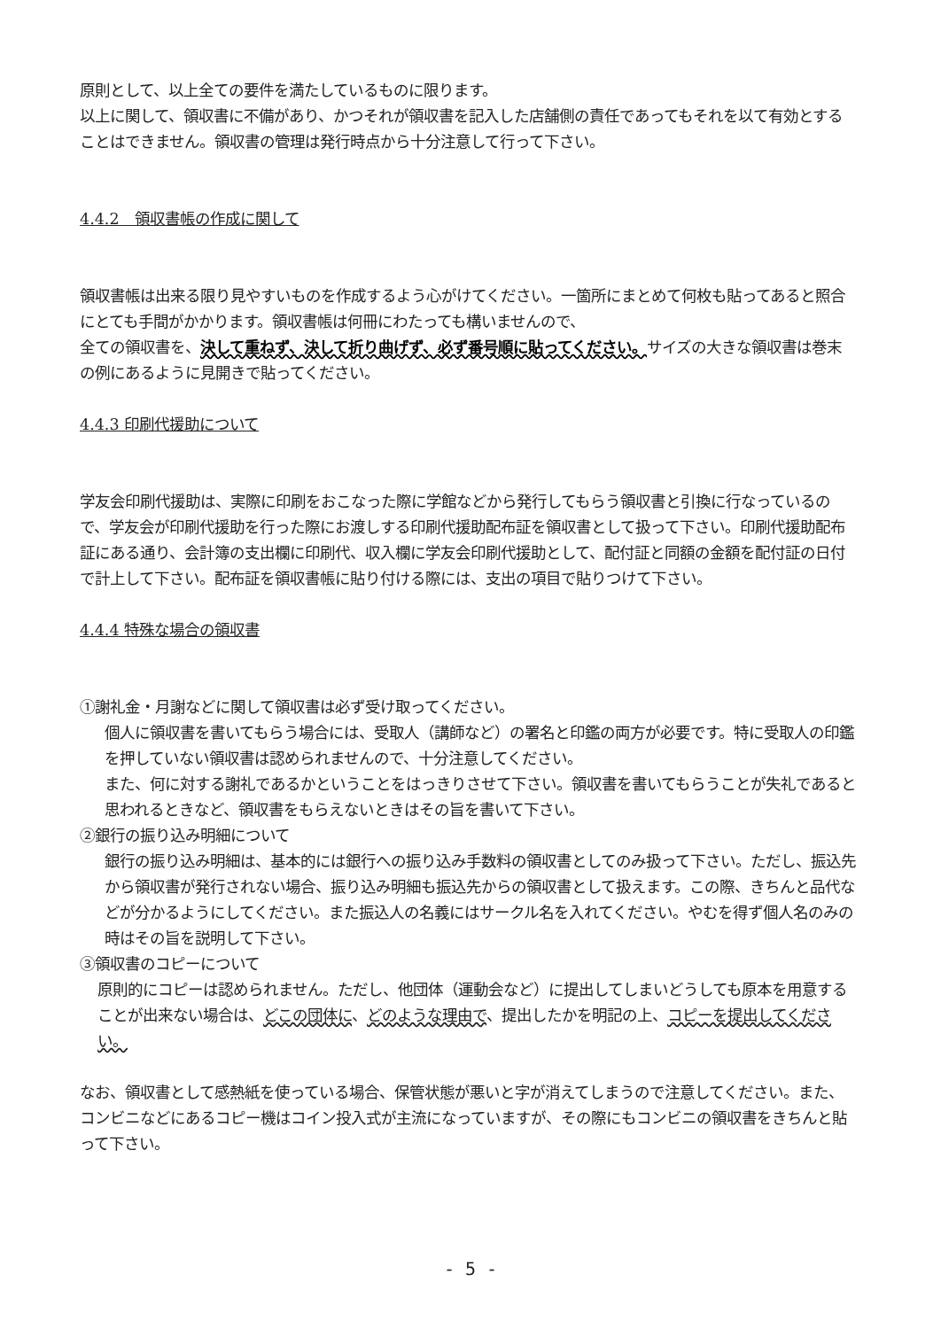原則として、以上全ての要件を満たしているものに限ります。
以上に関して、領収書に不備があり、かつそれが領収書を記入した店舗側の責任であってもそれを以て有効とすることはできません。領収書の管理は発行時点から十分注意して行って下さい。
4.4.2　領収書帳の作成に関して
領収書帳は出来る限り見やすいものを作成するよう心がけてください。一箇所にまとめて何枚も貼ってあると照合にとても手間がかかります。領収書帳は何冊にわたっても構いませんので、
全ての領収書を、決して重ねず、決して折り曲げず、必ず番号順に貼ってください。サイズの大きな領収書は巻末の例にあるように見開きで貼ってください。
4.4.3 印刷代援助について
学友会印刷代援助は、実際に印刷をおこなった際に学館などから発行してもらう領収書と引換に行なっているので、学友会が印刷代援助を行った際にお渡しする印刷代援助配布証を領収書として扱って下さい。印刷代援助配布証にある通り、会計簿の支出欄に印刷代、収入欄に学友会印刷代援助として、配付証と同額の金額を配付証の日付で計上して下さい。配布証を領収書帳に貼り付ける際には、支出の項目で貼りつけて下さい。
4.4.4 特殊な場合の領収書
①謝礼金・月謝などに関して領収書は必ず受け取ってください。
個人に領収書を書いてもらう場合には、受取人（講師など）の署名と印鑑の両方が必要です。特に受取人の印鑑を押していない領収書は認められませんので、十分注意してください。
また、何に対する謝礼であるかということをはっきりさせて下さい。領収書を書いてもらうことが失礼であると思われるときなど、領収書をもらえないときはその旨を書いて下さい。
②銀行の振り込み明細について
銀行の振り込み明細は、基本的には銀行への振り込み手数料の領収書としてのみ扱って下さい。ただし、振込先から領収書が発行されない場合、振り込み明細も振込先からの領収書として扱えます。この際、きちんと品代などが分かるようにしてください。また振込人の名義にはサークル名を入れてください。やむを得ず個人名のみの時はその旨を説明して下さい。
③領収書のコピーについて
原則的にコピーは認められません。ただし、他団体（運動会など）に提出してしまいどうしても原本を用意することが出来ない場合は、どこの団体に、どのような理由で、提出したかを明記の上、コピーを提出してください。
なお、領収書として感熱紙を使っている場合、保管状態が悪いと字が消えてしまうので注意してください。また、コンビニなどにあるコピー機はコイン投入式が主流になっていますが、その際にもコンビニの領収書をきちんと貼って下さい。
- 5 -